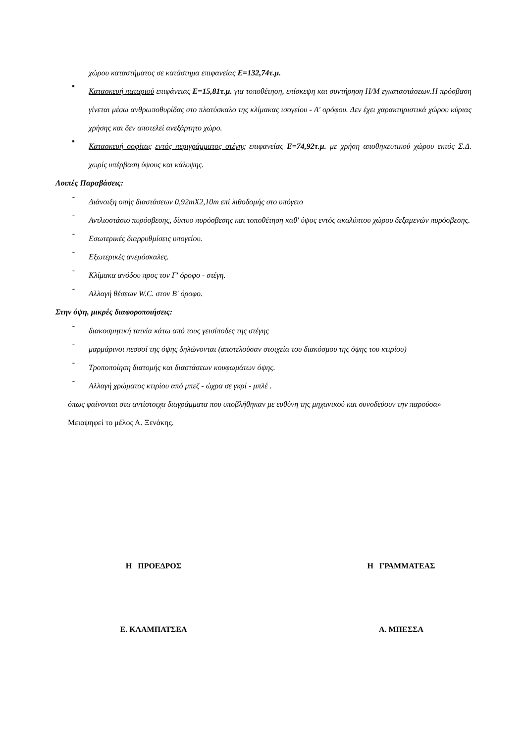χώρου καταστήματος σε κατάστημα επιφανείας Ε=132,74τ.μ.
▪
Κατασκευή παταριού επιφάνειας Ε=15,81τ.μ. για τοποθέτηση, επίσκεψη και συντήρηση Η/Μ εγκαταστάσεων.Η πρόσβαση γίνεται μέσω ανθρωποθυρίδας στο πλατύσκαλο της κλίμακας ισογείου - Α' ορόφου. Δεν έχει χαρακτηριστικά χώρου κύριας χρήσης και δεν αποτελεί ανεξάρτητο χώρο.
▪
Κατασκευή σοφίτας εντός περιγράμματος στέγης επιφανείας Ε=74,92τ.μ. με χρήση αποθηκευτικού χώρου εκτός Σ.Δ. χωρίς υπέρβαση ύψους και κάλυψης.
Λοιπές Παραβάσεις:
-
Διάνοιξη οπής διαστάσεων 0,92mX2,10m επί λιθοδομής στο υπόγειο
-
Αντλιοστάσιο πυρόσβεσης, δίκτυο πυρόσβεσης και τοποθέτηση καθ' ύψος εντός ακαλύπτου χώρου δεξαμενών πυρόσβεσης.
-
Εσωτερικές διαρρυθμίσεις υπογείου.
-
Εξωτερικές ανεμόσκαλες.
-
Κλίμακα ανόδου προς τον Γ' όροφο - στέγη.
-
Αλλαγή θέσεων W.C. στον Β' όροφο.
Στην όψη, μικρές διαφοροποιήσεις:
-
διακοσμητική ταινία κάτω από τους γεισίποδες της στέγης
-
μαρμάρινοι πεσσοί της όψης δηλώνονται (αποτελούσαν στοιχεία του διακόσμου της όψης του κτιρίου)
-
Τροποποίηση διατομής και διαστάσεων κουφωμάτων όψης.
-
Αλλαγή χρώματος κτιρίου από μπεζ - ώχρα σε γκρί - μπλέ .
όπως φαίνονται στα αντίστοιχα διαγράμματα που υποβλήθηκαν με ευθύνη της μηχανικού και συνοδεύουν την παρούσα»
Μειοψηφεί το μέλος Α. Ξενάκης.
Η ΠΡΟΕΔΡΟΣ Η ΓΡΑΜΜΑΤΕΑΣ
Ε. ΚΛΑΜΠΑΤΣΕΑ Α. ΜΠΕΣΣΑ